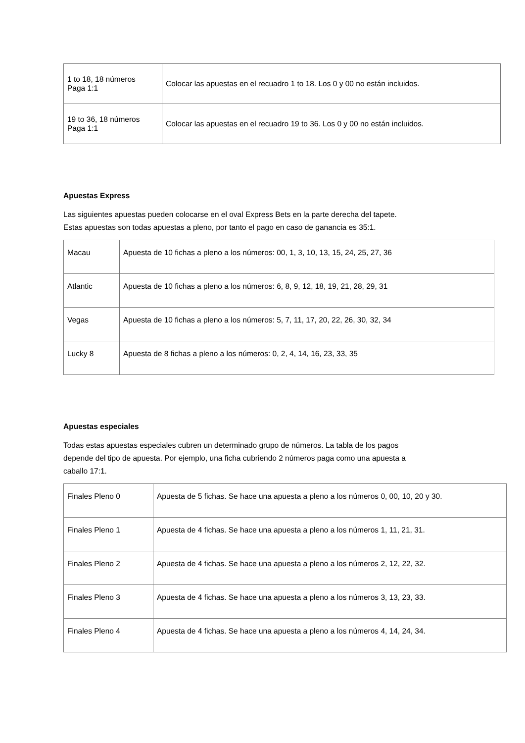| 1 to 18, 18 números Paga 1:1 | Colocar las apuestas en el recuadro 1 to 18. Los 0 y 00 no están incluidos. |
| 19 to 36, 18 números Paga 1:1 | Colocar las apuestas en el recuadro 19 to 36. Los 0 y 00 no están incluidos. |
Apuestas Express
Las siguientes apuestas pueden colocarse en el oval Express Bets en la parte derecha del tapete.
Estas apuestas son todas apuestas a pleno, por tanto el pago en caso de ganancia es 35:1.
| Macau | Apuesta de 10 fichas a pleno a los números: 00, 1, 3, 10, 13, 15, 24, 25, 27, 36 |
| Atlantic | Apuesta de 10 fichas a pleno a los números: 6, 8, 9, 12, 18, 19, 21, 28, 29, 31 |
| Vegas | Apuesta de 10 fichas a pleno a los números: 5, 7, 11, 17, 20, 22, 26, 30, 32, 34 |
| Lucky 8 | Apuesta de 8 fichas a pleno a los números: 0, 2, 4, 14, 16, 23, 33, 35 |
Apuestas especiales
Todas estas apuestas especiales cubren un determinado grupo de números. La tabla de los pagos
depende del tipo de apuesta. Por ejemplo, una ficha cubriendo 2 números paga como una apuesta a
caballo 17:1.
| Finales Pleno 0 | Apuesta de 5 fichas. Se hace una apuesta a pleno a los números 0, 00, 10, 20 y 30. |
| Finales Pleno 1 | Apuesta de 4 fichas. Se hace una apuesta a pleno a los números 1, 11, 21, 31. |
| Finales Pleno 2 | Apuesta de 4 fichas. Se hace una apuesta a pleno a los números 2, 12, 22, 32. |
| Finales Pleno 3 | Apuesta de 4 fichas. Se hace una apuesta a pleno a los números 3, 13, 23, 33. |
| Finales Pleno 4 | Apuesta de 4 fichas. Se hace una apuesta a pleno a los números 4, 14, 24, 34. |